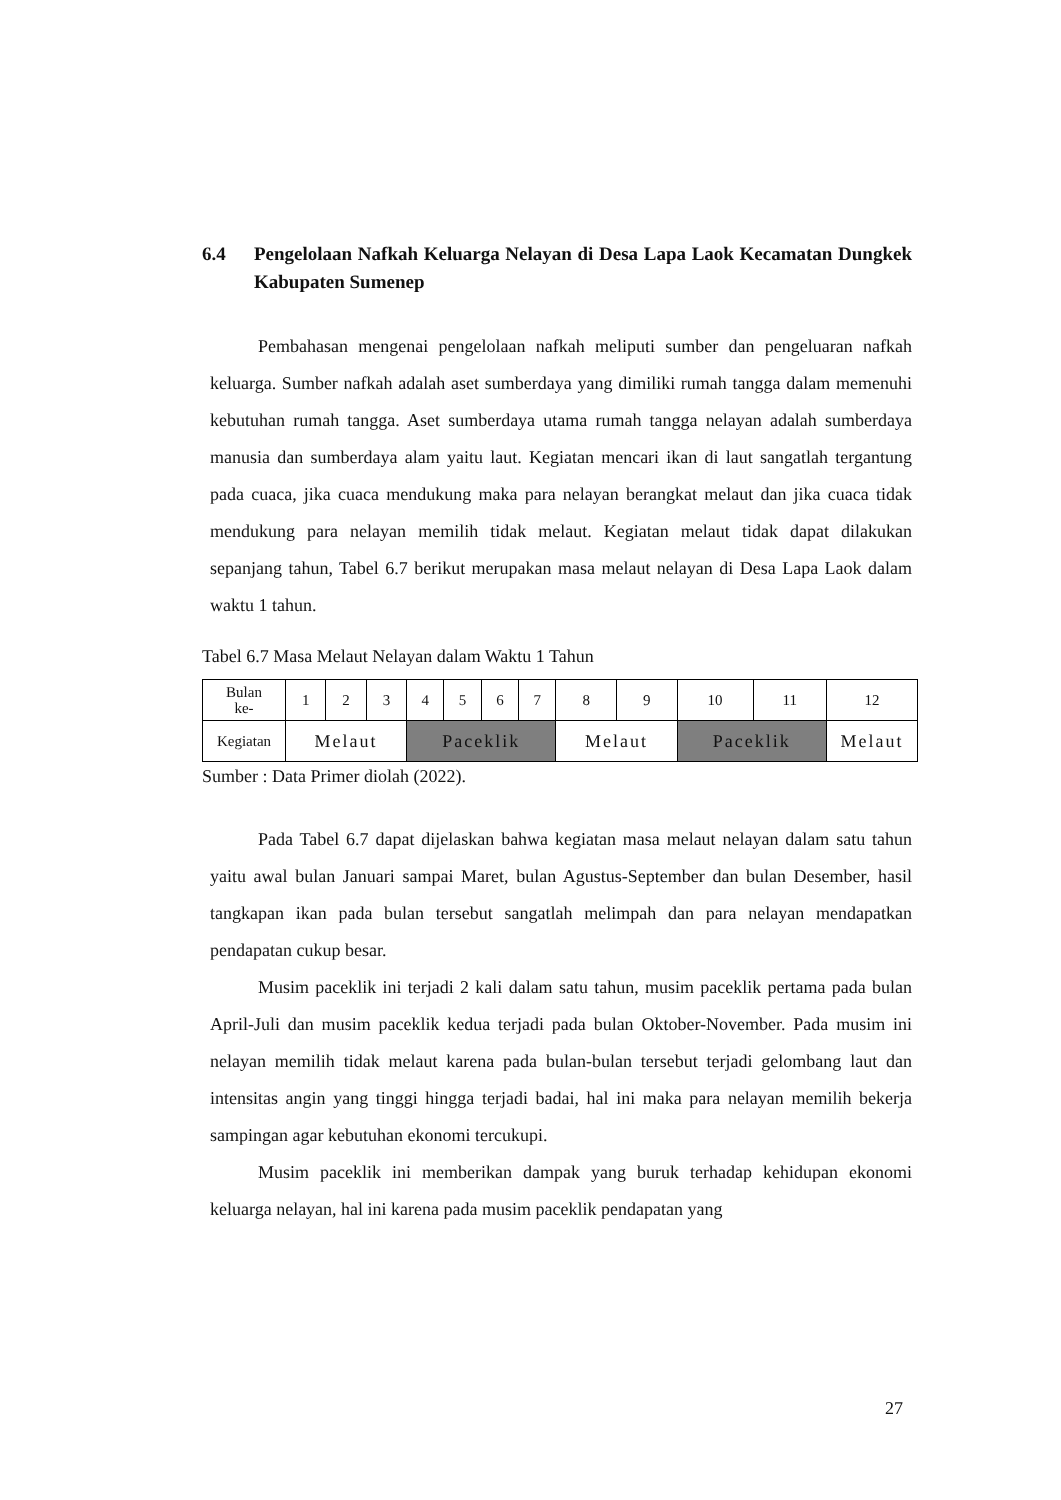6.4 Pengelolaan Nafkah Keluarga Nelayan di Desa Lapa Laok Kecamatan Dungkek Kabupaten Sumenep
Pembahasan mengenai pengelolaan nafkah meliputi sumber dan pengeluaran nafkah keluarga. Sumber nafkah adalah aset sumberdaya yang dimiliki rumah tangga dalam memenuhi kebutuhan rumah tangga. Aset sumberdaya utama rumah tangga nelayan adalah sumberdaya manusia dan sumberdaya alam yaitu laut. Kegiatan mencari ikan di laut sangatlah tergantung pada cuaca, jika cuaca mendukung maka para nelayan berangkat melaut dan jika cuaca tidak mendukung para nelayan memilih tidak melaut. Kegiatan melaut tidak dapat dilakukan sepanjang tahun, Tabel 6.7 berikut merupakan masa melaut nelayan di Desa Lapa Laok dalam waktu 1 tahun.
Tabel 6.7 Masa Melaut Nelayan dalam Waktu 1 Tahun
| Bulan ke- | 1 | 2 | 3 | 4 | 5 | 6 | 7 | 8 | 9 | 10 | 11 | 12 |
| Kegiatan | Melaut | | | Paceklik | | | | Melaut | | Paceklik | | Melaut |
Sumber : Data Primer diolah (2022).
Pada Tabel 6.7 dapat dijelaskan bahwa kegiatan masa melaut nelayan dalam satu tahun yaitu awal bulan Januari sampai Maret, bulan Agustus-September dan bulan Desember, hasil tangkapan ikan pada bulan tersebut sangatlah melimpah dan para nelayan mendapatkan pendapatan cukup besar.
Musim paceklik ini terjadi 2 kali dalam satu tahun, musim paceklik pertama pada bulan April-Juli dan musim paceklik kedua terjadi pada bulan Oktober-November. Pada musim ini nelayan memilih tidak melaut karena pada bulan-bulan tersebut terjadi gelombang laut dan intensitas angin yang tinggi hingga terjadi badai, hal ini maka para nelayan memilih bekerja sampingan agar kebutuhan ekonomi tercukupi.
Musim paceklik ini memberikan dampak yang buruk terhadap kehidupan ekonomi keluarga nelayan, hal ini karena pada musim paceklik pendapatan yang
27